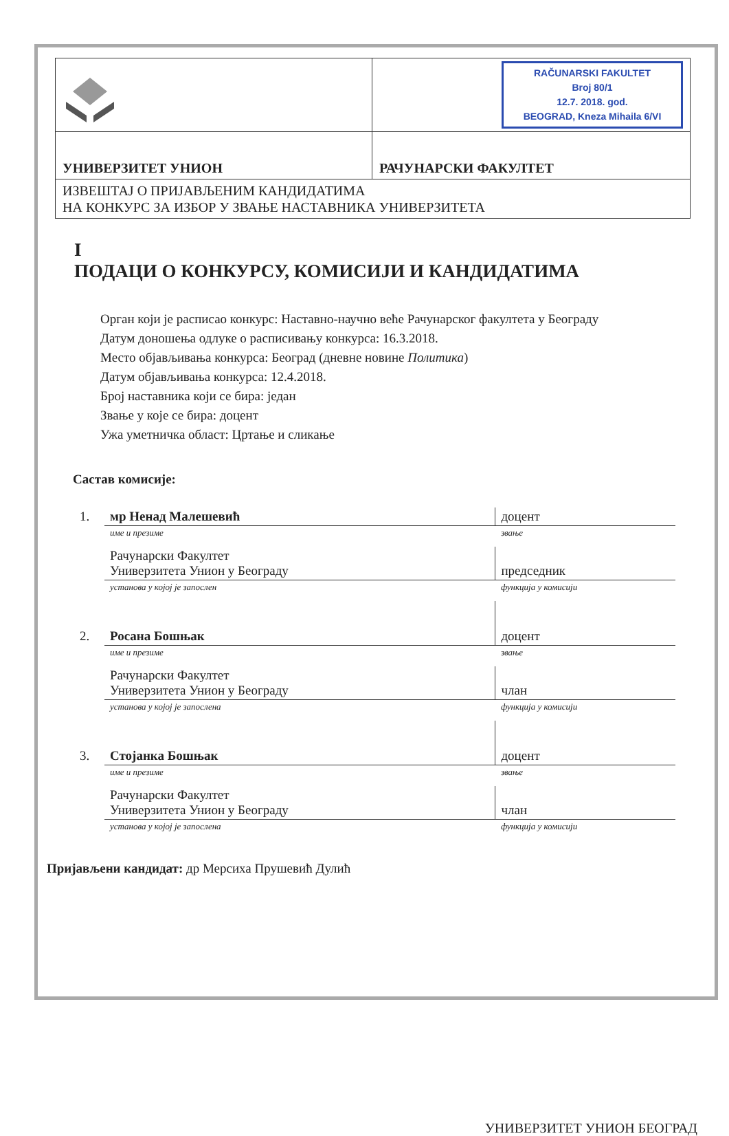| | RAČUNARSKI FAKULTET Broj 80/1 12.7. 2018. god. BEOGRAD, Kneza Mihaila 6/VI |
| УНИВЕРЗИТЕТ УНИОН | РАЧУНАРСКИ ФАКУЛТЕТ |
| ИЗВЕШТАЈ О ПРИЈАВЉЕНИМ КАНДИДАТИМА НА КОНКУРС ЗА ИЗБОР У ЗВАЊЕ НАСТАВНИКА УНИВЕРЗИТЕТА | |
I
ПОДАЦИ О КОНКУРСУ, КОМИСИЈИ И КАНДИДАТИМА
Орган који је расписао конкурс: Наставно-научно веће Рачунарског факултета у Београду
Датум доношења одлуке о расписивању конкурса: 16.3.2018.
Место објављивања конкурса: Београд (дневне новине Политика)
Датум објављивања конкурса: 12.4.2018.
Број наставника који се бира: један
Звање у које се бира: доцент
Ужа уметничка област: Цртање и сликање
Састав комисије:
| 1. | мр Ненад Малешевић | доцент |
| | име и презиме | звање |
| | Рачунарски Факултет Универзитета Унион у Београду | председник |
| | установа у којој је запослен | функција у комисији |
| 2. | Росана Бошњак | доцент |
| | име и презиме | звање |
| | Рачунарски Факултет Универзитета Унион у Београду | члан |
| | установа у којој је запослена | функција у комисији |
| 3. | Стојанка Бошњак | доцент |
| | име и презиме | звање |
| | Рачунарски Факултет Универзитета Унион у Београду | члан |
| | установа у којој је запослена | функција у комисији |
Пријављени кандидат: др Мерсиха Прушевић Дулић
УНИВЕРЗИТЕТ УНИОН БЕОГРАД